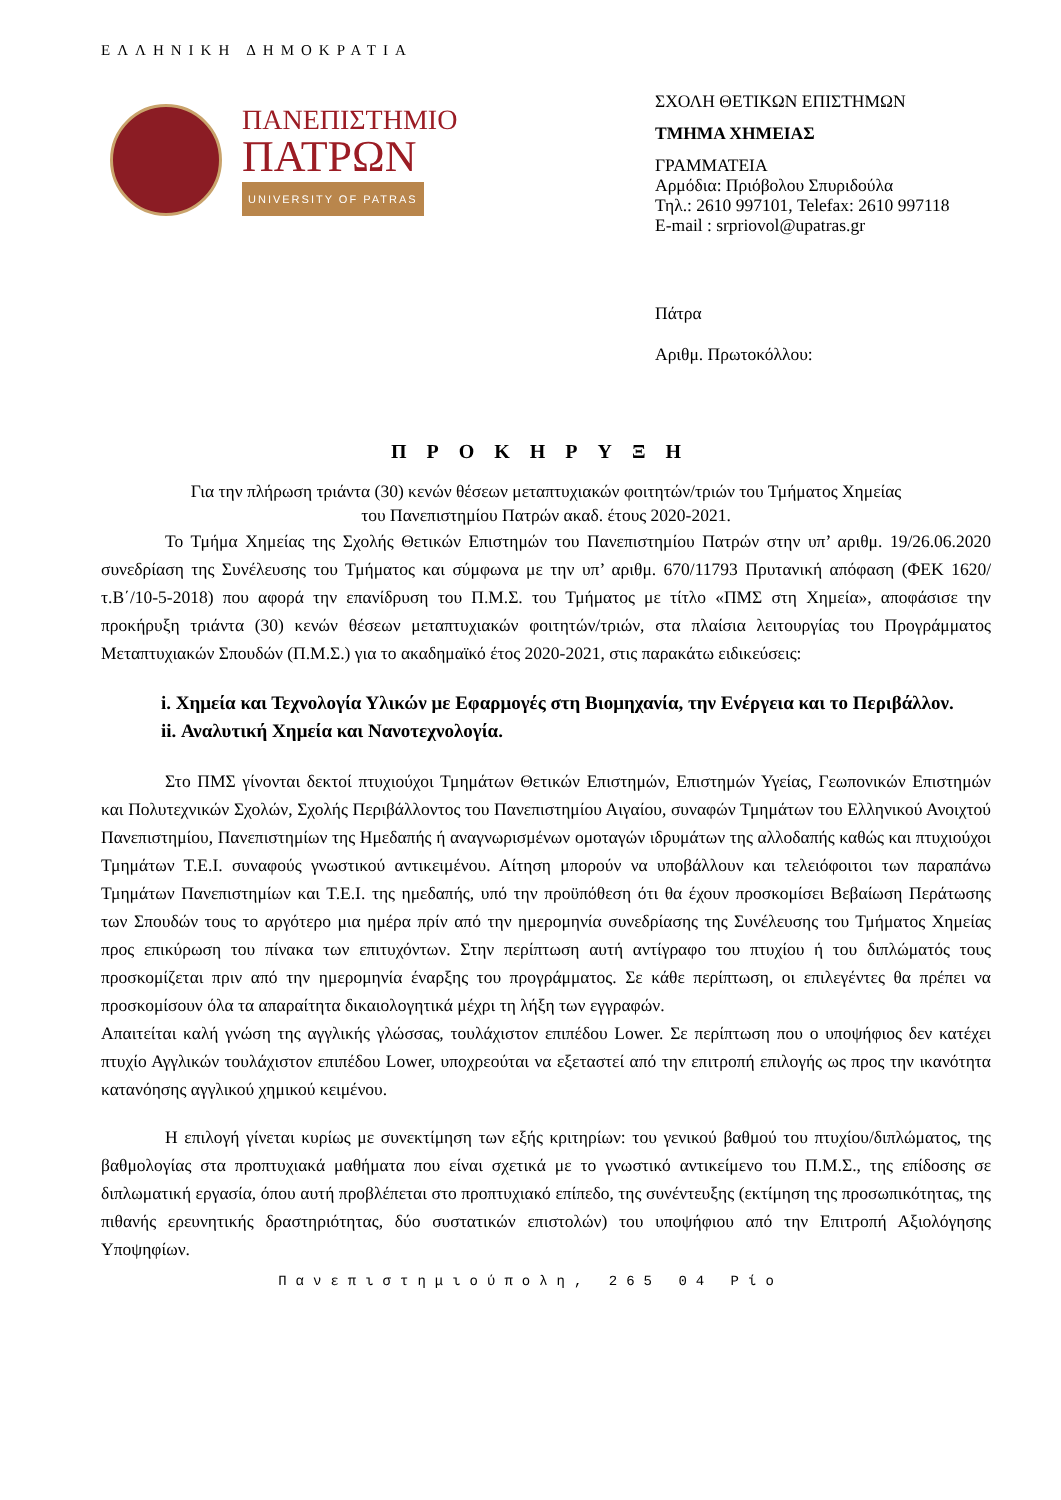ΕΛΛΗΝΙΚΗ ΔΗΜΟΚΡΑΤΙΑ
ΠΑΝΕΠΙΣΤΗΜΙΟ
ΠΑΤΡΩΝ
UNIVERSITY OF PATRAS
ΣΧΟΛΗ ΘΕΤΙΚΩΝ ΕΠΙΣΤΗΜΩΝ
ΤΜΗΜΑ ΧΗΜΕΙΑΣ
ΓΡΑΜΜΑΤΕΙΑ
Αρμόδια: Πριόβολου Σπυριδούλα
Τηλ.: 2610 997101, Telefax: 2610 997118
E-mail : srpriovol@upatras.gr
Πάτρα
Αριθμ. Πρωτοκόλλου:
ΠΡΟΚΗΡΥΞΗ
Για την πλήρωση τριάντα (30) κενών θέσεων μεταπτυχιακών φοιτητών/τριών του Τμήματος Χημείας
του Πανεπιστημίου Πατρών ακαδ. έτους 2020-2021.
Το Τμήμα Χημείας της Σχολής Θετικών Επιστημών του Πανεπιστημίου Πατρών στην υπ’ αριθμ. 19/26.06.2020 συνεδρίαση της Συνέλευσης του Τμήματος και σύμφωνα με την υπ’ αριθμ. 670/11793 Πρυτανική απόφαση (ΦΕΚ 1620/τ.Β΄/10-5-2018) που αφορά την επανίδρυση του Π.Μ.Σ. του Τμήματος με τίτλο «ΠΜΣ στη Χημεία», αποφάσισε την προκήρυξη τριάντα (30) κενών θέσεων μεταπτυχιακών φοιτητών/τριών, στα πλαίσια λειτουργίας του Προγράμματος Μεταπτυχιακών Σπουδών (Π.Μ.Σ.) για το ακαδημαϊκό έτος 2020-2021, στις παρακάτω ειδικεύσεις:
i. Χημεία και Τεχνολογία Υλικών με Εφαρμογές στη Βιομηχανία, την Ενέργεια και το Περιβάλλον.
ii. Αναλυτική Χημεία και Νανοτεχνολογία.
Στο ΠΜΣ γίνονται δεκτοί πτυχιούχοι Τμημάτων Θετικών Επιστημών, Επιστημών Υγείας, Γεωπονικών Επιστημών και Πολυτεχνικών Σχολών, Σχολής Περιβάλλοντος του Πανεπιστημίου Αιγαίου, συναφών Τμημάτων του Ελληνικού Ανοιχτού Πανεπιστημίου, Πανεπιστημίων της Ημεδαπής ή αναγνωρισμένων ομοταγών ιδρυμάτων της αλλοδαπής καθώς και πτυχιούχοι Τμημάτων Τ.Ε.Ι. συναφούς γνωστικού αντικειμένου. Αίτηση μπορούν να υποβάλλουν και τελειόφοιτοι των παραπάνω Τμημάτων Πανεπιστημίων και Τ.Ε.Ι. της ημεδαπής, υπό την προϋπόθεση ότι θα έχουν προσκομίσει Βεβαίωση Περάτωσης των Σπουδών τους το αργότερο μια ημέρα πρίν από την ημερομηνία συνεδρίασης της Συνέλευσης του Τμήματος Χημείας προς επικύρωση του πίνακα των επιτυχόντων. Στην περίπτωση αυτή αντίγραφο του πτυχίου ή του διπλώματός τους προσκομίζεται πριν από την ημερομηνία έναρξης του προγράμματος. Σε κάθε περίπτωση, οι επιλεγέντες θα πρέπει να προσκομίσουν όλα τα απαραίτητα δικαιολογητικά μέχρι τη λήξη των εγγραφών.
Απαιτείται καλή γνώση της αγγλικής γλώσσας, τουλάχιστον επιπέδου Lower. Σε περίπτωση που ο υποψήφιος δεν κατέχει πτυχίο Αγγλικών τουλάχιστον επιπέδου Lower, υποχρεούται να εξεταστεί από την επιτροπή επιλογής ως προς την ικανότητα κατανόησης αγγλικού χημικού κειμένου.
Η επιλογή γίνεται κυρίως με συνεκτίμηση των εξής κριτηρίων: του γενικού βαθμού του πτυχίου/διπλώματος, της βαθμολογίας στα προπτυχιακά μαθήματα που είναι σχετικά με το γνωστικό αντικείμενο του Π.Μ.Σ., της επίδοσης σε διπλωματική εργασία, όπου αυτή προβλέπεται στο προπτυχιακό επίπεδο, της συνέντευξης (εκτίμηση της προσωπικότητας, της πιθανής ερευνητικής δραστηριότητας, δύο συστατικών επιστολών) του υποψήφιου από την Επιτροπή Αξιολόγησης Υποψηφίων.
Πανεπιστημιούπολη, 265 04 Ρίο